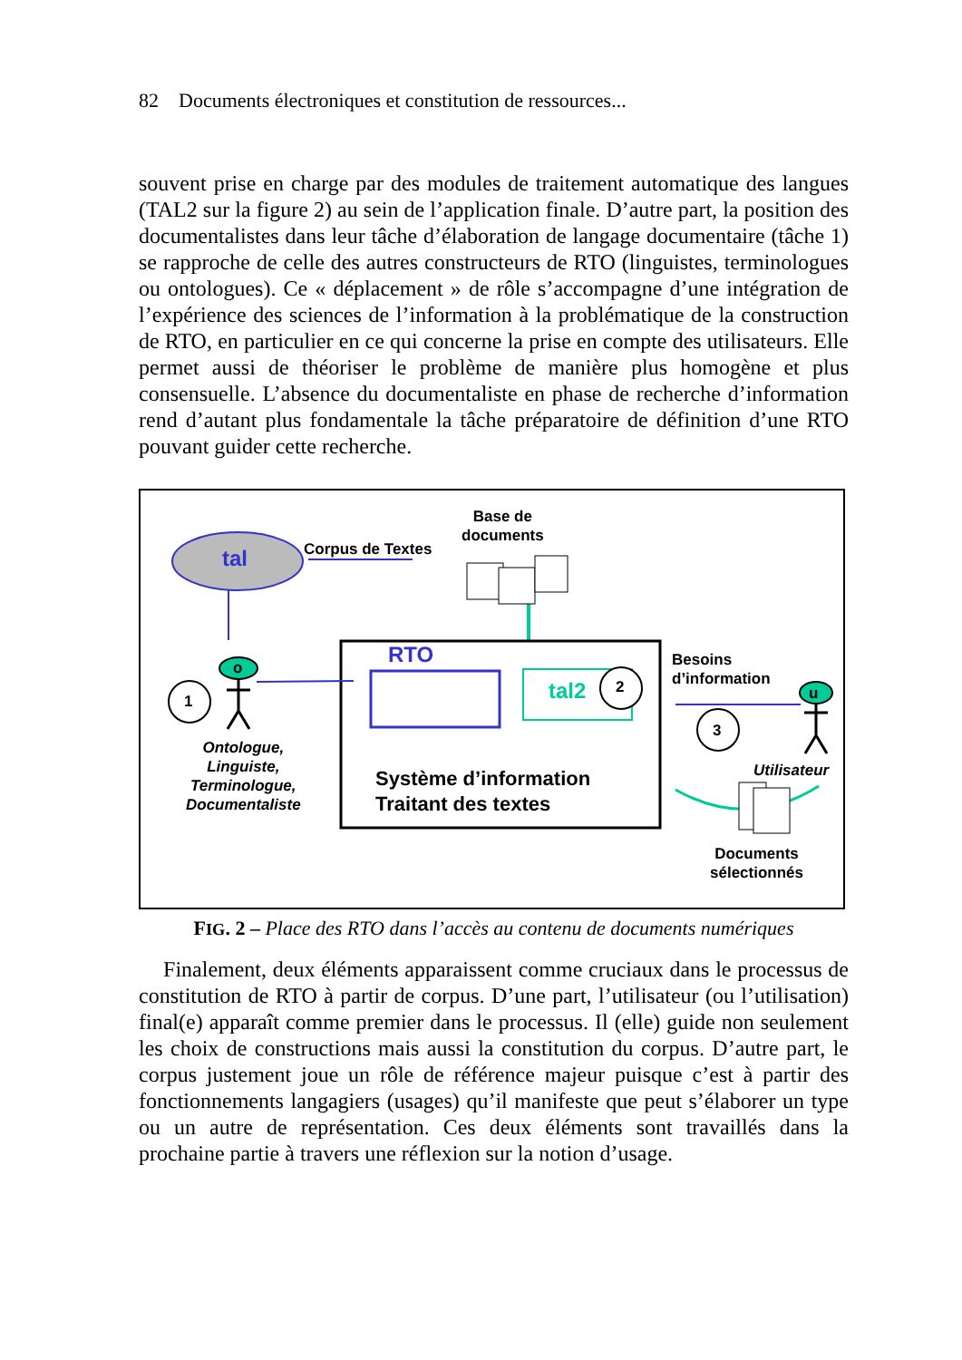82 Documents électroniques et constitution de ressources...
souvent prise en charge par des modules de traitement automatique des langues (TAL2 sur la figure 2) au sein de l’application finale. D’autre part, la position des documentalistes dans leur tâche d’élaboration de langage documentaire (tâche 1) se rapproche de celle des autres constructeurs de RTO (linguistes, terminologues ou ontologues). Ce « déplacement » de rôle s’accompagne d’une intégration de l’expérience des sciences de l’information à la problématique de la construction de RTO, en particulier en ce qui concerne la prise en compte des utilisateurs. Elle permet aussi de théoriser le problème de manière plus homogène et plus consensuelle. L’absence du documentaliste en phase de recherche d’information rend d’autant plus fondamentale la tâche préparatoire de définition d’une RTO pouvant guider cette recherche.
tal Corpus de Textes
Base de
documents
RTO
tal2 2
1
3
o
u
Besoins
d’information
Ontologue,
Linguiste,
Terminologue,
Documentaliste
Système d’information
Traitant des textes
Utilisateur
Documents
sélectionnés
FIG. 2 – Place des RTO dans l’accès au contenu de documents numériques
Finalement, deux éléments apparaissent comme cruciaux dans le processus de constitution de RTO à partir de corpus. D’une part, l’utilisateur (ou l’utilisation) final(e) apparaît comme premier dans le processus. Il (elle) guide non seulement les choix de constructions mais aussi la constitution du corpus. D’autre part, le corpus justement joue un rôle de référence majeur puisque c’est à partir des fonctionnements langagiers (usages) qu’il manifeste que peut s’élaborer un type ou un autre de représentation. Ces deux éléments sont travaillés dans la prochaine partie à travers une réflexion sur la notion d’usage.